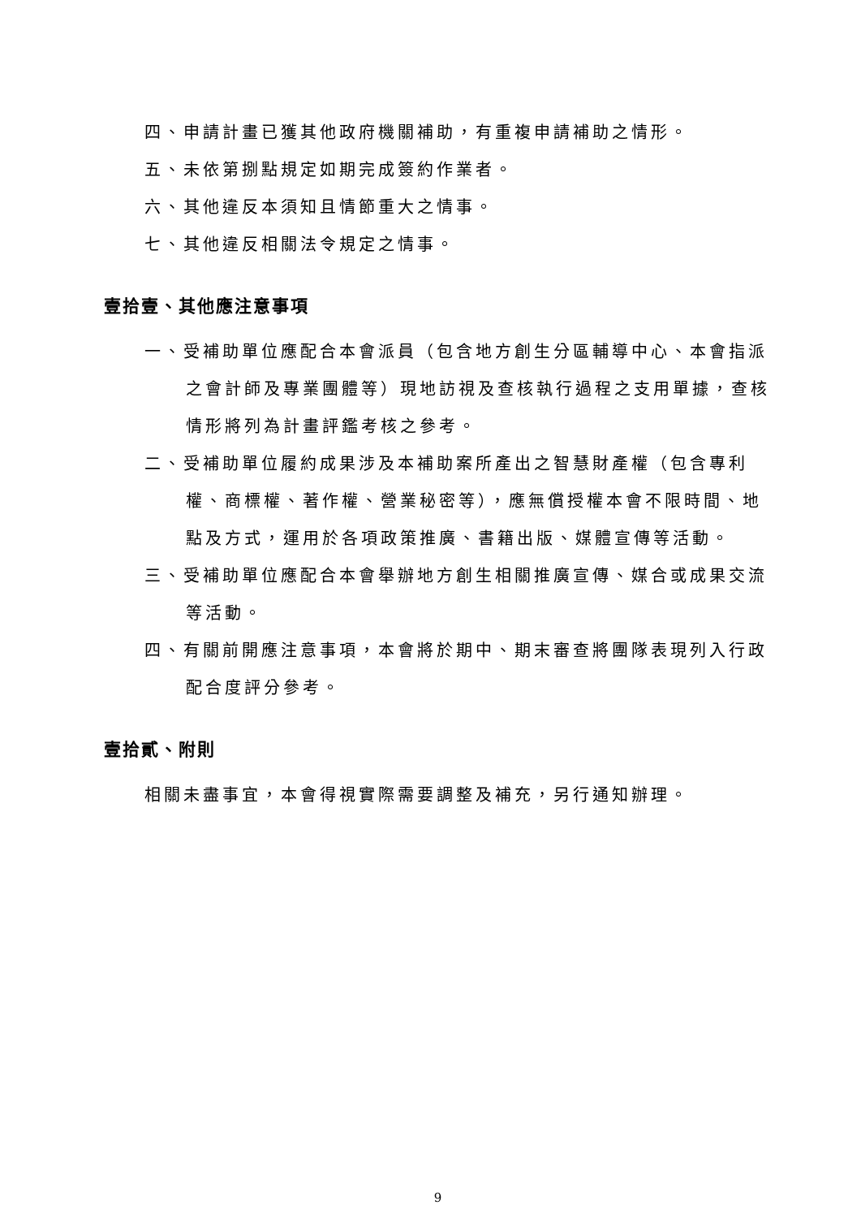四、申請計畫已獲其他政府機關補助，有重複申請補助之情形。
五、未依第捌點規定如期完成簽約作業者。
六、其他違反本須知且情節重大之情事。
七、其他違反相關法令規定之情事。
壹拾壹、其他應注意事項
一、受補助單位應配合本會派員（包含地方創生分區輔導中心、本會指派之會計師及專業團體等）現地訪視及查核執行過程之支用單據，查核情形將列為計畫評鑑考核之參考。
二、受補助單位履約成果涉及本補助案所產出之智慧財產權（包含專利權、商標權、著作權、營業秘密等），應無償授權本會不限時間、地點及方式，運用於各項政策推廣、書籍出版、媒體宣傳等活動。
三、受補助單位應配合本會舉辦地方創生相關推廣宣傳、媒合或成果交流等活動。
四、有關前開應注意事項，本會將於期中、期末審查將團隊表現列入行政配合度評分參考。
壹拾貳、附則
相關未盡事宜，本會得視實際需要調整及補充，另行通知辦理。
9